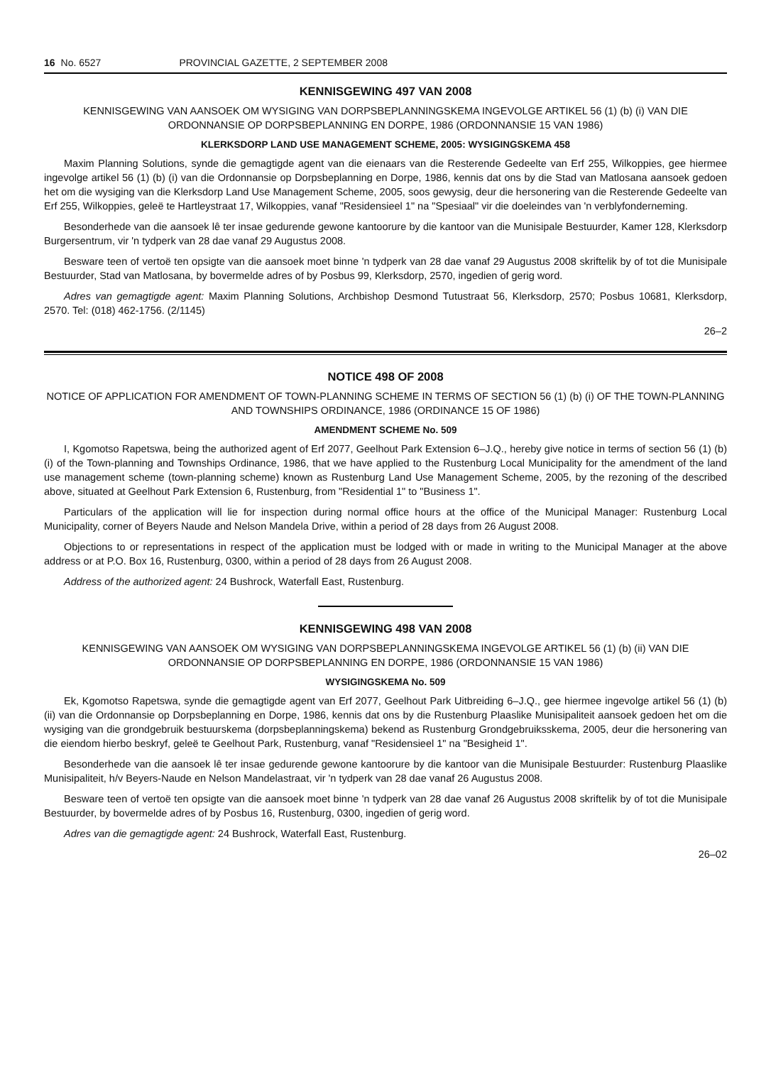16 No. 6527 PROVINCIAL GAZETTE, 2 SEPTEMBER 2008
KENNISGEWING 497 VAN 2008
KENNISGEWING VAN AANSOEK OM WYSIGING VAN DORPSBEPLANNINGSKEMA INGEVOLGE ARTIKEL 56 (1) (b) (i) VAN DIE ORDONNANSIE OP DORPSBEPLANNING EN DORPE, 1986 (ORDONNANSIE 15 VAN 1986)
KLERKSDORP LAND USE MANAGEMENT SCHEME, 2005: WYSIGINGSKEMA 458
Maxim Planning Solutions, synde die gemagtigde agent van die eienaars van die Resterende Gedeelte van Erf 255, Wilkoppies, gee hiermee ingevolge artikel 56 (1) (b) (i) van die Ordonnansie op Dorpsbeplanning en Dorpe, 1986, kennis dat ons by die Stad van Matlosana aansoek gedoen het om die wysiging van die Klerksdorp Land Use Management Scheme, 2005, soos gewysig, deur die hersonering van die Resterende Gedeelte van Erf 255, Wilkoppies, geleë te Hartleystraat 17, Wilkoppies, vanaf "Residensieel 1" na "Spesiaal" vir die doeleindes van 'n verblyfonderneming.
Besonderhede van die aansoek lê ter insae gedurende gewone kantoorure by die kantoor van die Munisipale Bestuurder, Kamer 128, Klerksdorp Burgersentrum, vir 'n tydperk van 28 dae vanaf 29 Augustus 2008.
Besware teen of vertoë ten opsigte van die aansoek moet binne 'n tydperk van 28 dae vanaf 29 Augustus 2008 skriftelik by of tot die Munisipale Bestuurder, Stad van Matlosana, by bovermelde adres of by Posbus 99, Klerksdorp, 2570, ingedien of gerig word.
Adres van gemagtigde agent: Maxim Planning Solutions, Archbishop Desmond Tutustraat 56, Klerksdorp, 2570; Posbus 10681, Klerksdorp, 2570. Tel: (018) 462-1756. (2/1145)
26–2
NOTICE 498 OF 2008
NOTICE OF APPLICATION FOR AMENDMENT OF TOWN-PLANNING SCHEME IN TERMS OF SECTION 56 (1) (b) (i) OF THE TOWN-PLANNING AND TOWNSHIPS ORDINANCE, 1986 (ORDINANCE 15 OF 1986)
AMENDMENT SCHEME No. 509
I, Kgomotso Rapetswa, being the authorized agent of Erf 2077, Geelhout Park Extension 6–J.Q., hereby give notice in terms of section 56 (1) (b) (i) of the Town-planning and Townships Ordinance, 1986, that we have applied to the Rustenburg Local Municipality for the amendment of the land use management scheme (town-planning scheme) known as Rustenburg Land Use Management Scheme, 2005, by the rezoning of the described above, situated at Geelhout Park Extension 6, Rustenburg, from "Residential 1" to "Business 1".
Particulars of the application will lie for inspection during normal office hours at the office of the Municipal Manager: Rustenburg Local Municipality, corner of Beyers Naude and Nelson Mandela Drive, within a period of 28 days from 26 August 2008.
Objections to or representations in respect of the application must be lodged with or made in writing to the Municipal Manager at the above address or at P.O. Box 16, Rustenburg, 0300, within a period of 28 days from 26 August 2008.
Address of the authorized agent: 24 Bushrock, Waterfall East, Rustenburg.
KENNISGEWING 498 VAN 2008
KENNISGEWING VAN AANSOEK OM WYSIGING VAN DORPSBEPLANNINGSKEMA INGEVOLGE ARTIKEL 56 (1) (b) (ii) VAN DIE ORDONNANSIE OP DORPSBEPLANNING EN DORPE, 1986 (ORDONNANSIE 15 VAN 1986)
WYSIGINGSKEMA No. 509
Ek, Kgomotso Rapetswa, synde die gemagtigde agent van Erf 2077, Geelhout Park Uitbreiding 6–J.Q., gee hiermee ingevolge artikel 56 (1) (b) (ii) van die Ordonnansie op Dorpsbeplanning en Dorpe, 1986, kennis dat ons by die Rustenburg Plaaslike Munisipaliteit aansoek gedoen het om die wysiging van die grondgebruik bestuurskema (dorpsbeplanningskema) bekend as Rustenburg Grondgebruiksskema, 2005, deur die hersonering van die eiendom hierbo beskryf, geleë te Geelhout Park, Rustenburg, vanaf "Residensieel 1" na "Besigheid 1".
Besonderhede van die aansoek lê ter insae gedurende gewone kantoorure by die kantoor van die Munisipale Bestuurder: Rustenburg Plaaslike Munisipaliteit, h/v Beyers-Naude en Nelson Mandelastraat, vir 'n tydperk van 28 dae vanaf 26 Augustus 2008.
Besware teen of vertoë ten opsigte van die aansoek moet binne 'n tydperk van 28 dae vanaf 26 Augustus 2008 skriftelik by of tot die Munisipale Bestuurder, by bovermelde adres of by Posbus 16, Rustenburg, 0300, ingedien of gerig word.
Adres van die gemagtigde agent: 24 Bushrock, Waterfall East, Rustenburg.
26–02